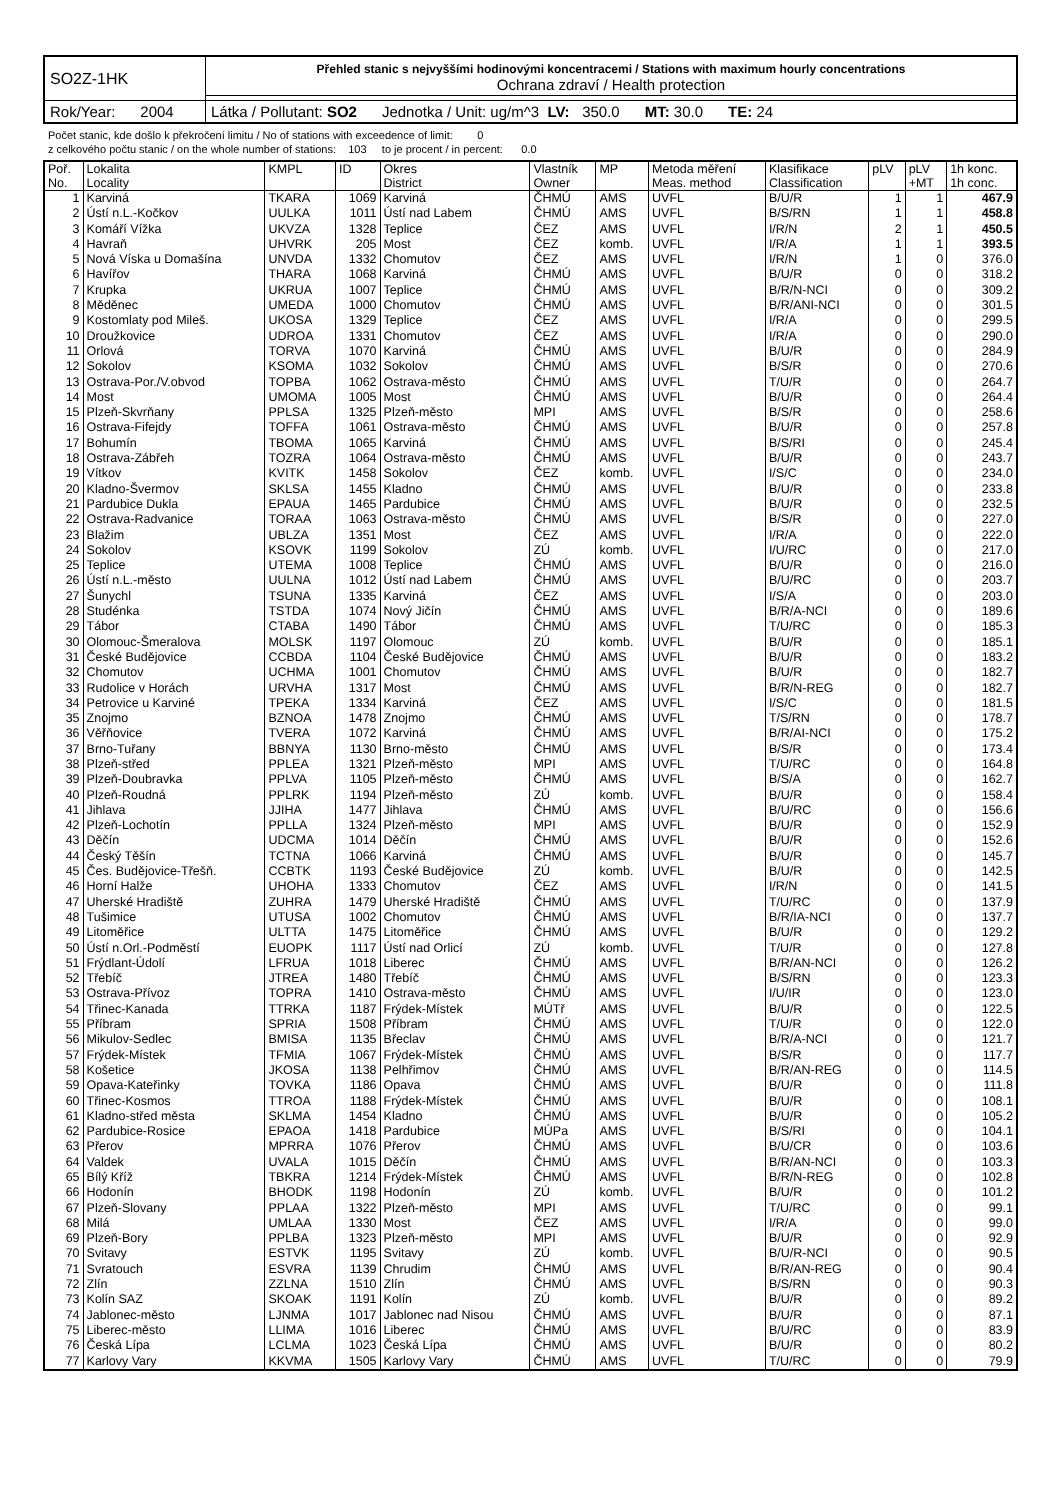| SO2Z-1HK | Přehled stanic s nejvyššími hodinovými koncentracemi / Stations with maximum hourly concentrations Ochrana zdraví / Health protection |
| Rok/Year: 2004 | Látka / Pollutant: SO2 Jednotka / Unit: ug/m^3 LV: 350.0 MT: 30.0 TE: 24 |
Počet stanic, kde došlo k překročení limitu / No of stations with exceedence of limit: 0
z celkového počtu stanic / on the whole number of stations: 103 to je procent / in percent: 0.0
| Poř. No. | Lokalita Locality | KMPL | ID | Okres District | Vlastník Owner | MP | Metoda měření Meas. method | Klasifikace Classification | pLV | pLV +MT | 1h konc. 1h conc. |
| --- | --- | --- | --- | --- | --- | --- | --- | --- | --- | --- | --- |
| 1 | Karviná | TKARA | 1069 | Karviná | ČHMÚ | AMS | UVFL | B/U/R | 1 | 1 | 467.9 |
| 2 | Ústí n.L.-Kočkov | UULKA | 1011 | Ústí nad Labem | ČHMÚ | AMS | UVFL | B/S/RN | 1 | 1 | 458.8 |
| 3 | Komáří Vížka | UKVZA | 1328 | Teplice | ČEZ | AMS | UVFL | I/R/N | 2 | 1 | 450.5 |
| 4 | Havraň | UHVRK | 205 | Most | ČEZ | komb. | UVFL | I/R/A | 1 | 1 | 393.5 |
| 5 | Nová Víska u Domašína | UNVDA | 1332 | Chomutov | ČEZ | AMS | UVFL | I/R/N | 1 | 0 | 376.0 |
| 6 | Havířov | THARA | 1068 | Karviná | ČHMÚ | AMS | UVFL | B/U/R | 0 | 0 | 318.2 |
| 7 | Krupka | UKRUA | 1007 | Teplice | ČHMÚ | AMS | UVFL | B/R/N-NCI | 0 | 0 | 309.2 |
| 8 | Měděnec | UMEDA | 1000 | Chomutov | ČHMÚ | AMS | UVFL | B/R/ANI-NCI | 0 | 0 | 301.5 |
| 9 | Kostomlaty pod Mileš. | UKOSA | 1329 | Teplice | ČEZ | AMS | UVFL | I/R/A | 0 | 0 | 299.5 |
| 10 | Droužkovice | UDROA | 1331 | Chomutov | ČEZ | AMS | UVFL | I/R/A | 0 | 0 | 290.0 |
| 11 | Orlová | TORVA | 1070 | Karviná | ČHMÚ | AMS | UVFL | B/U/R | 0 | 0 | 284.9 |
| 12 | Sokolov | KSOMA | 1032 | Sokolov | ČHMÚ | AMS | UVFL | B/S/R | 0 | 0 | 270.6 |
| 13 | Ostrava-Por./V.obvod | TOPBA | 1062 | Ostrava-město | ČHMÚ | AMS | UVFL | T/U/R | 0 | 0 | 264.7 |
| 14 | Most | UMOMA | 1005 | Most | ČHMÚ | AMS | UVFL | B/U/R | 0 | 0 | 264.4 |
| 15 | Plzeň-Skvrňany | PPLSA | 1325 | Plzeň-město | MPI | AMS | UVFL | B/S/R | 0 | 0 | 258.6 |
| 16 | Ostrava-Fifejdy | TOFFA | 1061 | Ostrava-město | ČHMÚ | AMS | UVFL | B/U/R | 0 | 0 | 257.8 |
| 17 | Bohumín | TBOMA | 1065 | Karviná | ČHMÚ | AMS | UVFL | B/S/RI | 0 | 0 | 245.4 |
| 18 | Ostrava-Zábřeh | TOZRA | 1064 | Ostrava-město | ČHMÚ | AMS | UVFL | B/U/R | 0 | 0 | 243.7 |
| 19 | Vítkov | KVITK | 1458 | Sokolov | ČEZ | komb. | UVFL | I/S/C | 0 | 0 | 234.0 |
| 20 | Kladno-Švermov | SKLSA | 1455 | Kladno | ČHMÚ | AMS | UVFL | B/U/R | 0 | 0 | 233.8 |
| 21 | Pardubice Dukla | EPAUA | 1465 | Pardubice | ČHMÚ | AMS | UVFL | B/U/R | 0 | 0 | 232.5 |
| 22 | Ostrava-Radvanice | TORAA | 1063 | Ostrava-město | ČHMÚ | AMS | UVFL | B/S/R | 0 | 0 | 227.0 |
| 23 | Blažim | UBLZA | 1351 | Most | ČEZ | AMS | UVFL | I/R/A | 0 | 0 | 222.0 |
| 24 | Sokolov | KSOVK | 1199 | Sokolov | ZÚ | komb. | UVFL | I/U/RC | 0 | 0 | 217.0 |
| 25 | Teplice | UTEMA | 1008 | Teplice | ČHMÚ | AMS | UVFL | B/U/R | 0 | 0 | 216.0 |
| 26 | Ústí n.L.-město | UULNA | 1012 | Ústí nad Labem | ČHMÚ | AMS | UVFL | B/U/RC | 0 | 0 | 203.7 |
| 27 | Šunychl | TSUNA | 1335 | Karviná | ČEZ | AMS | UVFL | I/S/A | 0 | 0 | 203.0 |
| 28 | Studénka | TSTDA | 1074 | Nový Jičín | ČHMÚ | AMS | UVFL | B/R/A-NCI | 0 | 0 | 189.6 |
| 29 | Tábor | CTABA | 1490 | Tábor | ČHMÚ | AMS | UVFL | T/U/RC | 0 | 0 | 185.3 |
| 30 | Olomouc-Šmeralova | MOLSK | 1197 | Olomouc | ZÚ | komb. | UVFL | B/U/R | 0 | 0 | 185.1 |
| 31 | České Budějovice | CCBDA | 1104 | České Budějovice | ČHMÚ | AMS | UVFL | B/U/R | 0 | 0 | 183.2 |
| 32 | Chomutov | UCHMA | 1001 | Chomutov | ČHMÚ | AMS | UVFL | B/U/R | 0 | 0 | 182.7 |
| 33 | Rudolice v Horách | URVHA | 1317 | Most | ČHMÚ | AMS | UVFL | B/R/N-REG | 0 | 0 | 182.7 |
| 34 | Petrovice u Karviné | TPEKA | 1334 | Karviná | ČEZ | AMS | UVFL | I/S/C | 0 | 0 | 181.5 |
| 35 | Znojmo | BZNOA | 1478 | Znojmo | ČHMÚ | AMS | UVFL | T/S/RN | 0 | 0 | 178.7 |
| 36 | Věřňovice | TVERA | 1072 | Karviná | ČHMÚ | AMS | UVFL | B/R/AI-NCI | 0 | 0 | 175.2 |
| 37 | Brno-Tuřany | BBNYA | 1130 | Brno-město | ČHMÚ | AMS | UVFL | B/S/R | 0 | 0 | 173.4 |
| 38 | Plzeň-střed | PPLEA | 1321 | Plzeň-město | MPI | AMS | UVFL | T/U/RC | 0 | 0 | 164.8 |
| 39 | Plzeň-Doubravka | PPLVA | 1105 | Plzeň-město | ČHMÚ | AMS | UVFL | B/S/A | 0 | 0 | 162.7 |
| 40 | Plzeň-Roudná | PPLRK | 1194 | Plzeň-město | ZÚ | komb. | UVFL | B/U/R | 0 | 0 | 158.4 |
| 41 | Jihlava | JJIHA | 1477 | Jihlava | ČHMÚ | AMS | UVFL | B/U/RC | 0 | 0 | 156.6 |
| 42 | Plzeň-Lochotín | PPLLA | 1324 | Plzeň-město | MPI | AMS | UVFL | B/U/R | 0 | 0 | 152.9 |
| 43 | Děčín | UDCMA | 1014 | Děčín | ČHMÚ | AMS | UVFL | B/U/R | 0 | 0 | 152.6 |
| 44 | Český Těšín | TCTNA | 1066 | Karviná | ČHMÚ | AMS | UVFL | B/U/R | 0 | 0 | 145.7 |
| 45 | Čes. Budějovice-Třešň. | CCBTK | 1193 | České Budějovice | ZÚ | komb. | UVFL | B/U/R | 0 | 0 | 142.5 |
| 46 | Horní Halže | UHOHA | 1333 | Chomutov | ČEZ | AMS | UVFL | I/R/N | 0 | 0 | 141.5 |
| 47 | Uherské Hradiště | ZUHRA | 1479 | Uherské Hradiště | ČHMÚ | AMS | UVFL | T/U/RC | 0 | 0 | 137.9 |
| 48 | Tušimice | UTUSA | 1002 | Chomutov | ČHMÚ | AMS | UVFL | B/R/IA-NCI | 0 | 0 | 137.7 |
| 49 | Litoměřice | ULTTA | 1475 | Litoměřice | ČHMÚ | AMS | UVFL | B/U/R | 0 | 0 | 129.2 |
| 50 | Ústí n.Orl.-Podměstí | EUOPK | 1117 | Ústí nad Orlicí | ZÚ | komb. | UVFL | T/U/R | 0 | 0 | 127.8 |
| 51 | Frýdlant-Údolí | LFRUA | 1018 | Liberec | ČHMÚ | AMS | UVFL | B/R/AN-NCI | 0 | 0 | 126.2 |
| 52 | Třebíč | JTREA | 1480 | Třebíč | ČHMÚ | AMS | UVFL | B/S/RN | 0 | 0 | 123.3 |
| 53 | Ostrava-Přívoz | TOPRA | 1410 | Ostrava-město | ČHMÚ | AMS | UVFL | I/U/IR | 0 | 0 | 123.0 |
| 54 | Třinec-Kanada | TTRKA | 1187 | Frýdek-Místek | MÚTř | AMS | UVFL | B/U/R | 0 | 0 | 122.5 |
| 55 | Příbram | SPRIA | 1508 | Příbram | ČHMÚ | AMS | UVFL | T/U/R | 0 | 0 | 122.0 |
| 56 | Mikulov-Sedlec | BMISA | 1135 | Břeclav | ČHMÚ | AMS | UVFL | B/R/A-NCI | 0 | 0 | 121.7 |
| 57 | Frýdek-Místek | TFMIA | 1067 | Frýdek-Místek | ČHMÚ | AMS | UVFL | B/S/R | 0 | 0 | 117.7 |
| 58 | Košetice | JKOSA | 1138 | Pelhřimov | ČHMÚ | AMS | UVFL | B/R/AN-REG | 0 | 0 | 114.5 |
| 59 | Opava-Kateřinky | TOVKA | 1186 | Opava | ČHMÚ | AMS | UVFL | B/U/R | 0 | 0 | 111.8 |
| 60 | Třinec-Kosmos | TTROA | 1188 | Frýdek-Místek | ČHMÚ | AMS | UVFL | B/U/R | 0 | 0 | 108.1 |
| 61 | Kladno-střed města | SKLMA | 1454 | Kladno | ČHMÚ | AMS | UVFL | B/U/R | 0 | 0 | 105.2 |
| 62 | Pardubice-Rosice | EPAOA | 1418 | Pardubice | MÚPa | AMS | UVFL | B/S/RI | 0 | 0 | 104.1 |
| 63 | Přerov | MPRRA | 1076 | Přerov | ČHMÚ | AMS | UVFL | B/U/CR | 0 | 0 | 103.6 |
| 64 | Valdek | UVALA | 1015 | Děčín | ČHMÚ | AMS | UVFL | B/R/AN-NCI | 0 | 0 | 103.3 |
| 65 | Bílý Kříž | TBKRA | 1214 | Frýdek-Místek | ČHMÚ | AMS | UVFL | B/R/N-REG | 0 | 0 | 102.8 |
| 66 | Hodonín | BHODK | 1198 | Hodonín | ZÚ | komb. | UVFL | B/U/R | 0 | 0 | 101.2 |
| 67 | Plzeň-Slovany | PPLAA | 1322 | Plzeň-město | MPI | AMS | UVFL | T/U/RC | 0 | 0 | 99.1 |
| 68 | Milá | UMLAA | 1330 | Most | ČEZ | AMS | UVFL | I/R/A | 0 | 0 | 99.0 |
| 69 | Plzeň-Bory | PPLBA | 1323 | Plzeň-město | MPI | AMS | UVFL | B/U/R | 0 | 0 | 92.9 |
| 70 | Svitavy | ESTVK | 1195 | Svitavy | ZÚ | komb. | UVFL | B/U/R-NCI | 0 | 0 | 90.5 |
| 71 | Svratouch | ESVRA | 1139 | Chrudim | ČHMÚ | AMS | UVFL | B/R/AN-REG | 0 | 0 | 90.4 |
| 72 | Zlín | ZZLNA | 1510 | Zlín | ČHMÚ | AMS | UVFL | B/S/RN | 0 | 0 | 90.3 |
| 73 | Kolín SAZ | SKOAK | 1191 | Kolín | ZÚ | komb. | UVFL | B/U/R | 0 | 0 | 89.2 |
| 74 | Jablonec-město | LJNMA | 1017 | Jablonec nad Nisou | ČHMÚ | AMS | UVFL | B/U/R | 0 | 0 | 87.1 |
| 75 | Liberec-město | LLIMA | 1016 | Liberec | ČHMÚ | AMS | UVFL | B/U/RC | 0 | 0 | 83.9 |
| 76 | Česká Lípa | LCLMA | 1023 | Česká Lípa | ČHMÚ | AMS | UVFL | B/U/R | 0 | 0 | 80.2 |
| 77 | Karlovy Vary | KKVMA | 1505 | Karlovy Vary | ČHMÚ | AMS | UVFL | T/U/RC | 0 | 0 | 79.9 |